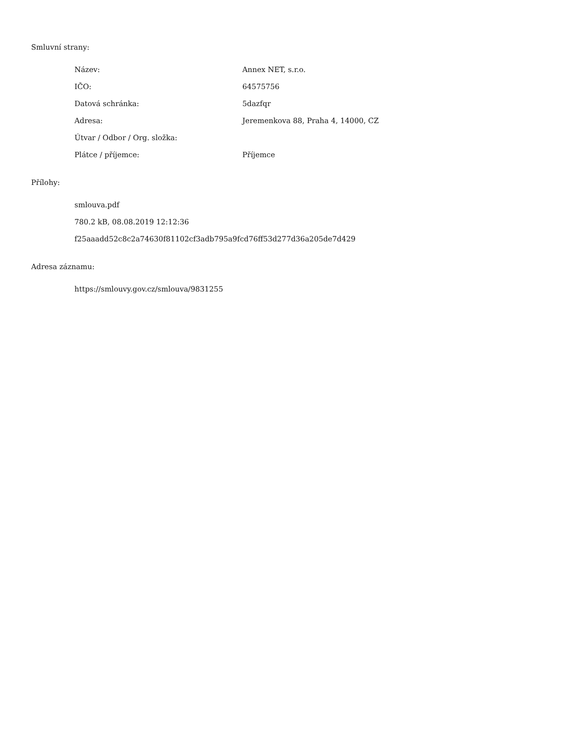Smluvní strany:
| Název: | Annex NET, s.r.o. |
| IČO: | 64575756 |
| Datová schránka: | 5dazfqr |
| Adresa: | Jeremenkova 88, Praha 4, 14000, CZ |
| Útvar / Odbor / Org. složka: | |
| Plátce / příjemce: | Příjemce |
Přílohy:
smlouva.pdf
780.2 kB, 08.08.2019 12:12:36
f25aaadd52c8c2a74630f81102cf3adb795a9fcd76ff53d277d36a205de7d429
Adresa záznamu:
https://smlouvy.gov.cz/smlouva/9831255